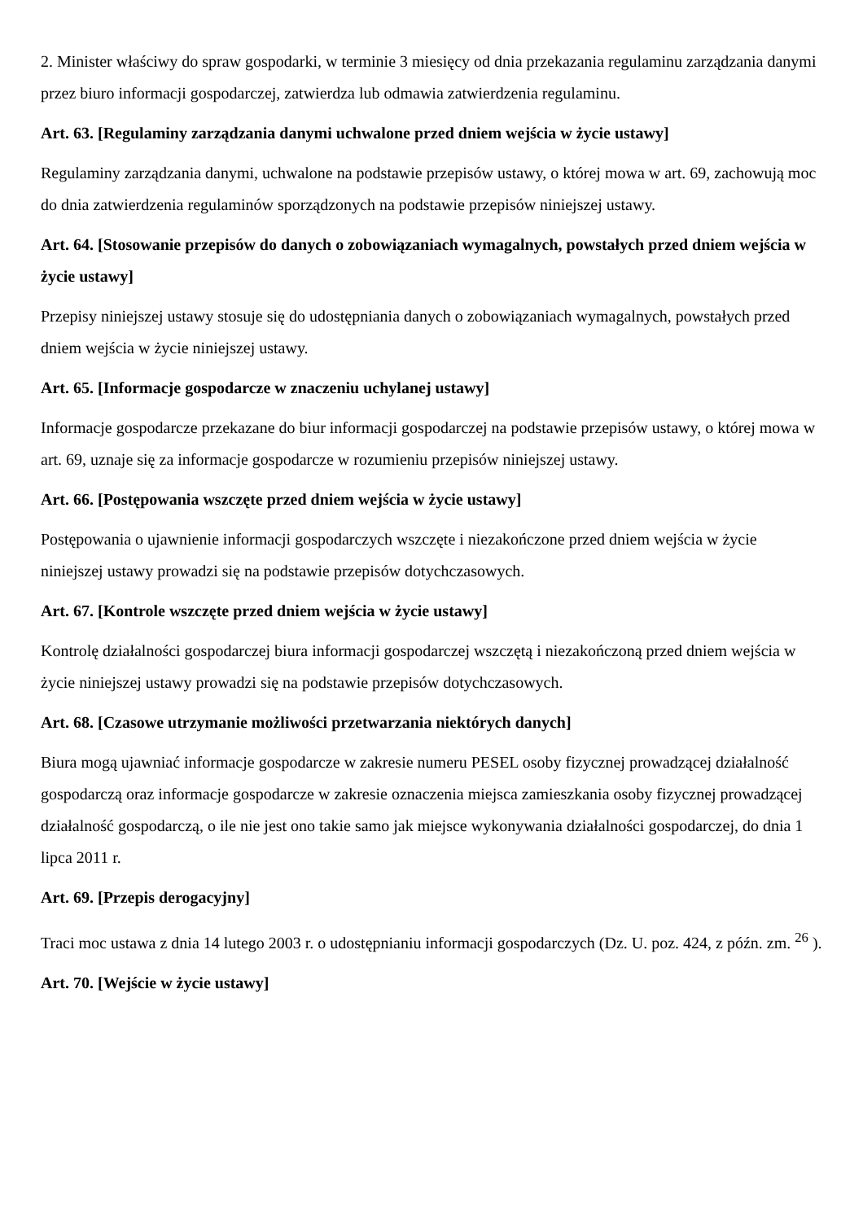2. Minister właściwy do spraw gospodarki, w terminie 3 miesięcy od dnia przekazania regulaminu zarządzania danymi przez biuro informacji gospodarczej, zatwierdza lub odmawia zatwierdzenia regulaminu.
Art. 63. [Regulaminy zarządzania danymi uchwalone przed dniem wejścia w życie ustawy]
Regulaminy zarządzania danymi, uchwalone na podstawie przepisów ustawy, o której mowa w art. 69, zachowują moc do dnia zatwierdzenia regulaminów sporządzonych na podstawie przepisów niniejszej ustawy.
Art. 64. [Stosowanie przepisów do danych o zobowiązaniach wymagalnych, powstałych przed dniem wejścia w życie ustawy]
Przepisy niniejszej ustawy stosuje się do udostępniania danych o zobowiązaniach wymagalnych, powstałych przed dniem wejścia w życie niniejszej ustawy.
Art. 65. [Informacje gospodarcze w znaczeniu uchylanej ustawy]
Informacje gospodarcze przekazane do biur informacji gospodarczej na podstawie przepisów ustawy, o której mowa w art. 69, uznaje się za informacje gospodarcze w rozumieniu przepisów niniejszej ustawy.
Art. 66. [Postępowania wszczęte przed dniem wejścia w życie ustawy]
Postępowania o ujawnienie informacji gospodarczych wszczęte i niezakończone przed dniem wejścia w życie niniejszej ustawy prowadzi się na podstawie przepisów dotychczasowych.
Art. 67. [Kontrole wszczęte przed dniem wejścia w życie ustawy]
Kontrolę działalności gospodarczej biura informacji gospodarczej wszczętą i niezakończoną przed dniem wejścia w życie niniejszej ustawy prowadzi się na podstawie przepisów dotychczasowych.
Art. 68. [Czasowe utrzymanie możliwości przetwarzania niektórych danych]
Biura mogą ujawniać informacje gospodarcze w zakresie numeru PESEL osoby fizycznej prowadzącej działalność gospodarczą oraz informacje gospodarcze w zakresie oznaczenia miejsca zamieszkania osoby fizycznej prowadzącej działalność gospodarczą, o ile nie jest ono takie samo jak miejsce wykonywania działalności gospodarczej, do dnia 1 lipca 2011 r.
Art. 69. [Przepis derogacyjny]
Traci moc ustawa z dnia 14 lutego 2003 r. o udostępnianiu informacji gospodarczych (Dz. U. poz. 424, z późn. zm. <sup>26</sup> ).
Art. 70. [Wejście w życie ustawy]